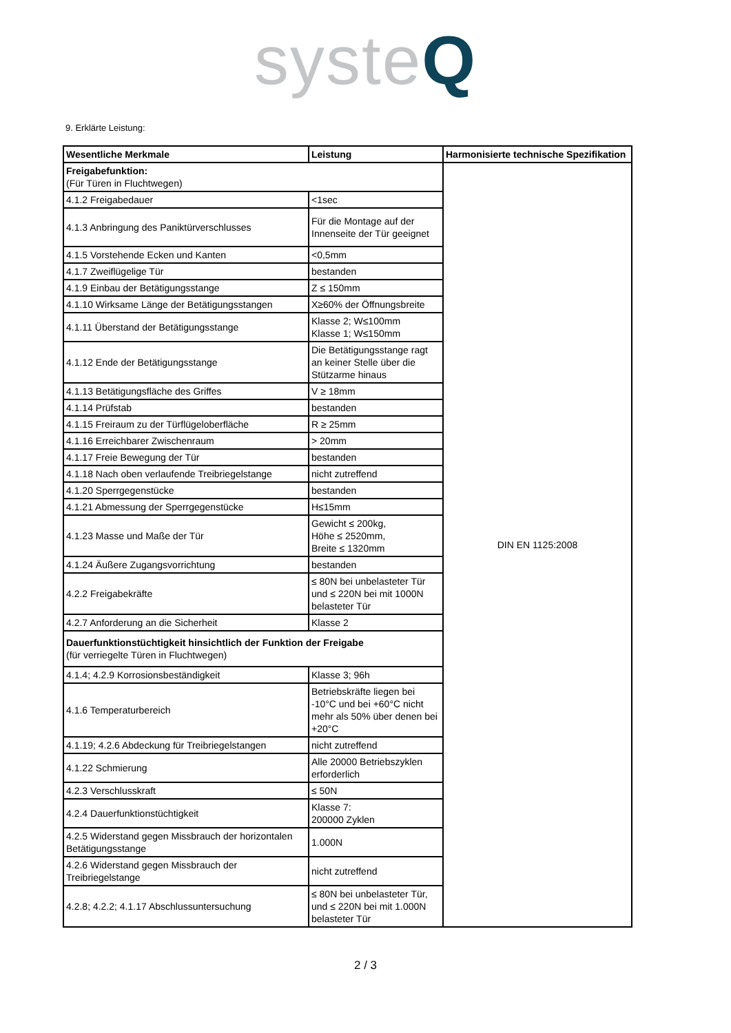syste Q
9. Erklärte Leistung:
| Wesentliche Merkmale | Leistung | Harmonisierte technische Spezifikation |
| --- | --- | --- |
| Freigabefunktion: (Für Türen in Fluchtwegen) | | DIN EN 1125:2008 |
| 4.1.2 Freigabedauer | <1sec | |
| 4.1.3 Anbringung des Paniktürverschlusses | Für die Montage auf der Innenseite der Tür geeignet | |
| 4.1.5 Vorstehende Ecken und Kanten | <0,5mm | |
| 4.1.7 Zweiflügelige Tür | bestanden | |
| 4.1.9 Einbau der Betätigungsstange | Z ≤ 150mm | |
| 4.1.10 Wirksame Länge der Betätigungsstangen | X≥60% der Öffnungsbreite | |
| 4.1.11 Überstand der Betätigungsstange | Klasse 2; W≤100mm Klasse 1; W≤150mm | |
| 4.1.12 Ende der Betätigungsstange | Die Betätigungsstange ragt an keiner Stelle über die Stützarme hinaus | |
| 4.1.13 Betätigungsfläche des Griffes | V ≥ 18mm | |
| 4.1.14 Prüfstab | bestanden | |
| 4.1.15 Freiraum zu der Türflügeloberfläche | R ≥ 25mm | |
| 4.1.16 Erreichbarer Zwischenraum | > 20mm | |
| 4.1.17 Freie Bewegung der Tür | bestanden | |
| 4.1.18 Nach oben verlaufende Treibriegelstange | nicht zutreffend | |
| 4.1.20 Sperrgegenstücke | bestanden | |
| 4.1.21 Abmessung der Sperrgegenstücke | H≤15mm | |
| 4.1.23 Masse und Maße der Tür | Gewicht ≤ 200kg, Höhe ≤ 2520mm, Breite ≤ 1320mm | |
| 4.1.24 Äußere Zugangsvorrichtung | bestanden | |
| 4.2.2 Freigabekräfte | ≤ 80N bei unbelasteter Tür und ≤ 220N bei mit 1000N belasteter Tür | |
| 4.2.7 Anforderung an die Sicherheit | Klasse 2 | |
| Dauerfunktionstüchtigkeit hinsichtlich der Funktion der Freigabe (für verriegelte Türen in Fluchtwegen) | | |
| 4.1.4; 4.2.9 Korrosionsbeständigkeit | Klasse 3; 96h | |
| 4.1.6 Temperaturbereich | Betriebskräfte liegen bei -10°C und bei +60°C nicht mehr als 50% über denen bei +20°C | |
| 4.1.19; 4.2.6 Abdeckung für Treibriegelstangen | nicht zutreffend | |
| 4.1.22 Schmierung | Alle 20000 Betriebszyklen erforderlich | |
| 4.2.3 Verschlusskraft | ≤ 50N | |
| 4.2.4 Dauerfunktionstüchtigkeit | Klasse 7: 200000 Zyklen | |
| 4.2.5 Widerstand gegen Missbrauch der horizontalen Betätigungsstange | 1.000N | |
| 4.2.6 Widerstand gegen Missbrauch der Treibriegelstange | nicht zutreffend | |
| 4.2.8; 4.2.2; 4.1.17 Abschlussuntersuchung | ≤ 80N bei unbelasteter Tür, und ≤ 220N bei mit 1.000N belasteter Tür | |
2 / 3